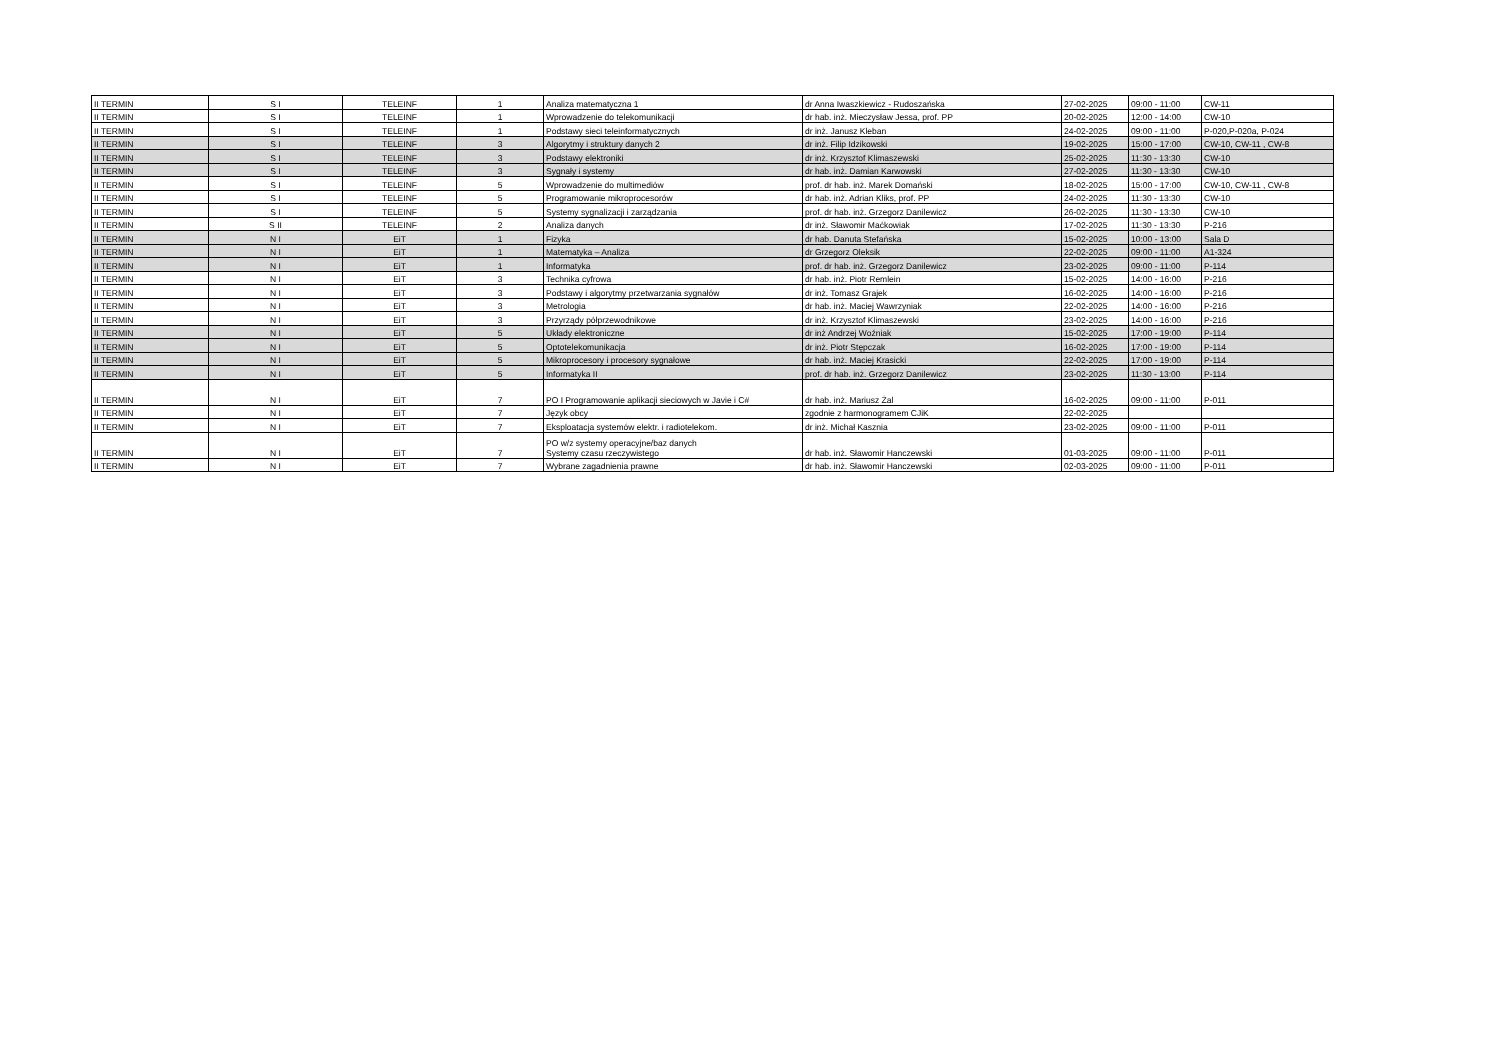| II TERMIN | S I | TELEINF | 1 | Analiza matematyczna 1 | dr Anna Iwaszkiewicz - Rudoszańska | 27-02-2025 | 09:00 - 11:00 | CW-11 |
| II TERMIN | S I | TELEINF | 1 | Wprowadzenie do telekomunikacji | dr hab. inż. Mieczysław Jessa, prof. PP | 20-02-2025 | 12:00 - 14:00 | CW-10 |
| II TERMIN | S I | TELEINF | 1 | Podstawy sieci teleinformatycznych | dr inż. Janusz Kleban | 24-02-2025 | 09:00 - 11:00 | P-020,P-020a, P-024 |
| II TERMIN | S I | TELEINF | 3 | Algorytmy i struktury danych 2 | dr inż. Filip Idzikowski | 19-02-2025 | 15:00 - 17:00 | CW-10, CW-11 , CW-8 |
| II TERMIN | S I | TELEINF | 3 | Podstawy elektroniki | dr inż. Krzysztof Klimaszewski | 25-02-2025 | 11:30 - 13:30 | CW-10 |
| II TERMIN | S I | TELEINF | 3 | Sygnały i systemy | dr hab. inż. Damian Karwowski | 27-02-2025 | 11:30 - 13:30 | CW-10 |
| II TERMIN | S I | TELEINF | 5 | Wprowadzenie do multimediów | prof. dr hab. inż. Marek Domański | 18-02-2025 | 15:00 - 17:00 | CW-10, CW-11 , CW-8 |
| II TERMIN | S I | TELEINF | 5 | Programowanie mikroprocesorów | dr hab. inż. Adrian Kliks, prof. PP | 24-02-2025 | 11:30 - 13:30 | CW-10 |
| II TERMIN | S I | TELEINF | 5 | Systemy sygnalizacji i zarządzania | prof. dr hab. inż. Grzegorz Danilewicz | 26-02-2025 | 11:30 - 13:30 | CW-10 |
| II TERMIN | S II | TELEINF | 2 | Analiza danych | dr inż. Sławomir Maćkowiak | 17-02-2025 | 11:30 - 13:30 | P-216 |
| II TERMIN | N I | EiT | 1 | Fizyka | dr hab. Danuta Stefańska | 15-02-2025 | 10:00 - 13:00 | Sala D |
| II TERMIN | N I | EiT | 1 | Matematyka – Analiza | dr Grzegorz Oleksik | 22-02-2025 | 09:00 - 11:00 | A1-324 |
| II TERMIN | N I | EiT | 1 | Informatyka | prof. dr hab. inż. Grzegorz Danilewicz | 23-02-2025 | 09:00 - 11:00 | P-114 |
| II TERMIN | N I | EiT | 3 | Technika cyfrowa | dr hab. inż. Piotr Remlein | 15-02-2025 | 14:00 - 16:00 | P-216 |
| II TERMIN | N I | EiT | 3 | Podstawy i algorytmy przetwarzania sygnałów | dr inż. Tomasz Grajek | 16-02-2025 | 14:00 - 16:00 | P-216 |
| II TERMIN | N I | EiT | 3 | Metrologia | dr hab. inż. Maciej Wawrzyniak | 22-02-2025 | 14:00 - 16:00 | P-216 |
| II TERMIN | N I | EiT | 3 | Przyrządy półprzewodnikowe | dr inż. Krzysztof Klimaszewski | 23-02-2025 | 14:00 - 16:00 | P-216 |
| II TERMIN | N I | EiT | 5 | Układy elektroniczne | dr inż Andrzej Woźniak | 15-02-2025 | 17:00 - 19:00 | P-114 |
| II TERMIN | N I | EiT | 5 | Optotelekomunikacja | dr inż. Piotr Stępczak | 16-02-2025 | 17:00 - 19:00 | P-114 |
| II TERMIN | N I | EiT | 5 | Mikroprocesory i procesory sygnałowe | dr hab. inż. Maciej Krasicki | 22-02-2025 | 17:00 - 19:00 | P-114 |
| II TERMIN | N I | EiT | 5 | Informatyka II | prof. dr hab. inż. Grzegorz Danilewicz | 23-02-2025 | 11:30 - 13:00 | P-114 |
| II TERMIN | N I | EiT | 7 | PO I Programowanie aplikacji sieciowych w Javie i C# | dr hab. inż. Mariusz Żal | 16-02-2025 | 09:00 - 11:00 | P-011 |
| II TERMIN | N I | EiT | 7 | Język obcy | zgodnie z harmonogramem CJiK | 22-02-2025 | | |
| II TERMIN | N I | EiT | 7 | Eksploatacja systemów elektr. i radiotelekom. | dr inż. Michał Kasznia | 23-02-2025 | 09:00 - 11:00 | P-011 |
| II TERMIN | N I | EiT | 7 | PO w/z systemy operacyjne/baz danych Systemy czasu rzeczywistego | dr hab. inż. Sławomir Hanczewski | 01-03-2025 | 09:00 - 11:00 | P-011 |
| II TERMIN | N I | EiT | 7 | Wybrane zagadnienia prawne | dr hab. inż. Sławomir Hanczewski | 02-03-2025 | 09:00 - 11:00 | P-011 |